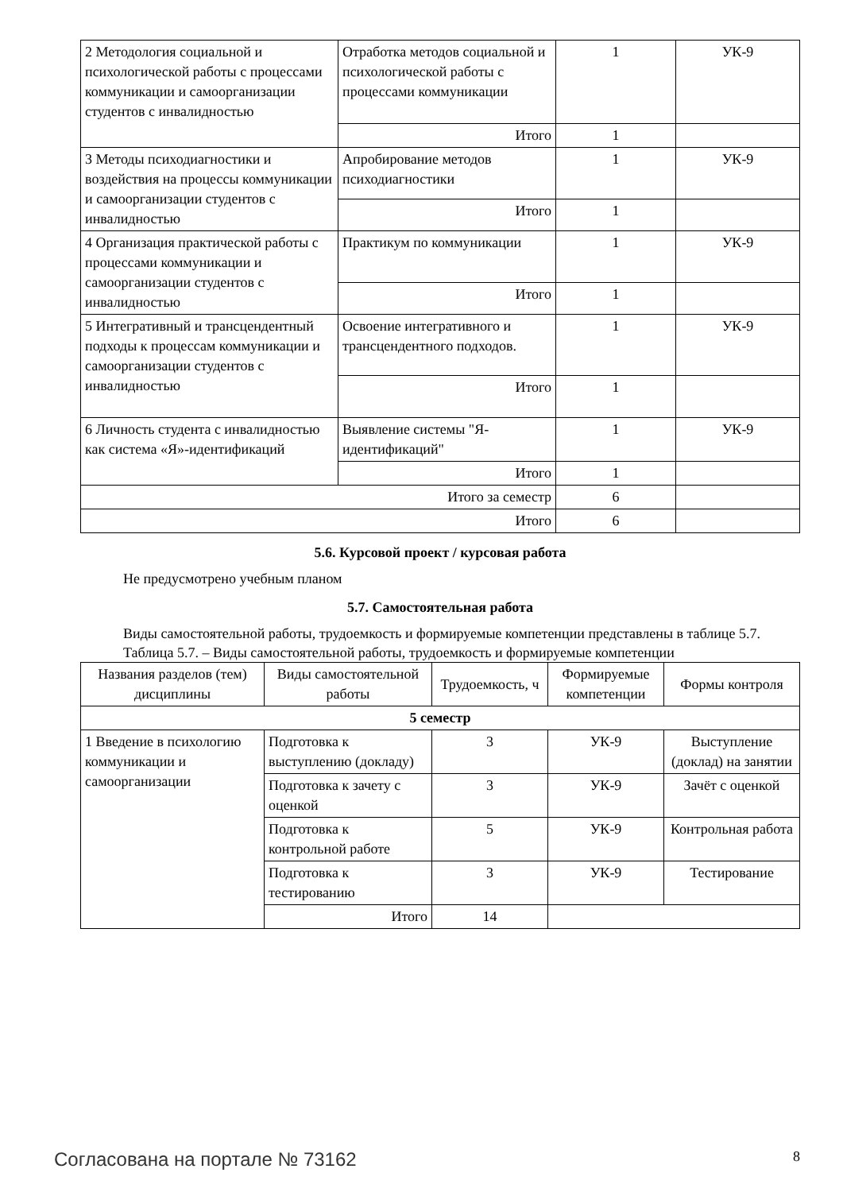| 2 Методология социальной и психологической работы с процессами коммуникации и самоорганизации студентов с инвалидностью | Отработка методов социальной и психологической работы с процессами коммуникации | 1 | УК-9 |
| | Итого | 1 | |
| 3 Методы психодиагностики и воздействия на процессы коммуникации и самоорганизации студентов с инвалидностью | Апробирование методов психодиагностики | 1 | УК-9 |
| | Итого | 1 | |
| 4 Организация практической работы с процессами коммуникации и самоорганизации студентов с инвалидностью | Практикум по коммуникации | 1 | УК-9 |
| | Итого | 1 | |
| 5 Интегративный и трансцендентный подходы к процессам коммуникации и самоорганизации студентов с инвалидностью | Освоение интегративного и трансцендентного подходов. | 1 | УК-9 |
| | Итого | 1 | |
| 6 Личность студента с инвалидностью как система «Я»-идентификаций | Выявление системы "Я-идентификаций" | 1 | УК-9 |
| | Итого | 1 | |
| Итого за семестр | | 6 | |
| Итого | | 6 | |
5.6. Курсовой проект / курсовая работа
Не предусмотрено учебным планом
5.7. Самостоятельная работа
Виды самостоятельной работы, трудоемкость и формируемые компетенции представлены в таблице 5.7.
Таблица 5.7. – Виды самостоятельной работы, трудоемкость и формируемые компетенции
| Названия разделов (тем) дисциплины | Виды самостоятельной работы | Трудоемкость, ч | Формируемые компетенции | Формы контроля |
| --- | --- | --- | --- | --- |
| 5 семестр | | | | |
| 1 Введение в психологию коммуникации и самоорганизации | Подготовка к выступлению (докладу) | 3 | УК-9 | Выступление (доклад) на занятии |
| | Подготовка к зачету с оценкой | 3 | УК-9 | Зачёт с оценкой |
| | Подготовка к контрольной работе | 5 | УК-9 | Контрольная работа |
| | Подготовка к тестированию | 3 | УК-9 | Тестирование |
| | Итого | 14 | | |
Согласована на портале № 73162 8